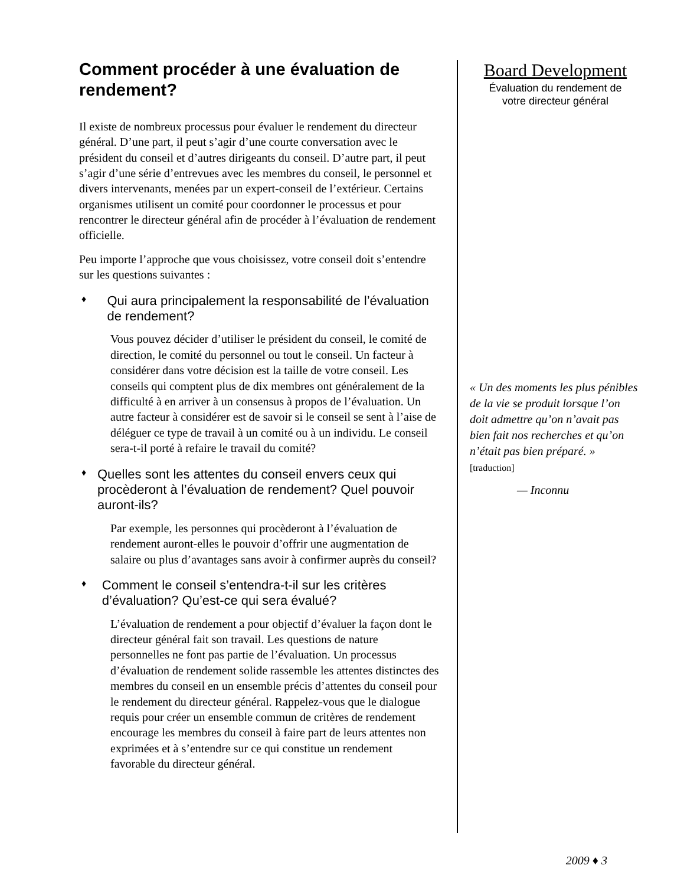Comment procéder à une évaluation de rendement?
Il existe de nombreux processus pour évaluer le rendement du directeur général. D’une part, il peut s’agir d’une courte conversation avec le président du conseil et d’autres dirigeants du conseil. D’autre part, il peut s’agir d’une série d’entrevues avec les membres du conseil, le personnel et divers intervenants, menées par un expert-conseil de l’extérieur. Certains organismes utilisent un comité pour coordonner le processus et pour rencontrer le directeur général afin de procéder à l’évaluation de rendement officielle.
Peu importe l’approche que vous choisissez, votre conseil doit s’entendre sur les questions suivantes :
♦ Qui aura principalement la responsabilité de l’évaluation de rendement?
Vous pouvez décider d’utiliser le président du conseil, le comité de direction, le comité du personnel ou tout le conseil. Un facteur à considérer dans votre décision est la taille de votre conseil. Les conseils qui comptent plus de dix membres ont généralement de la difficulté à en arriver à un consensus à propos de l’évaluation. Un autre facteur à considérer est de savoir si le conseil se sent à l’aise de déléguer ce type de travail à un comité ou à un individu. Le conseil sera-t-il porté à refaire le travail du comité?
♦ Quelles sont les attentes du conseil envers ceux qui procèderont à l’évaluation de rendement? Quel pouvoir auront-ils?
Par exemple, les personnes qui procèderont à l’évaluation de rendement auront-elles le pouvoir d’offrir une augmentation de salaire ou plus d’avantages sans avoir à confirmer auprès du conseil?
♦ Comment le conseil s’entendra-t-il sur les critères d’évaluation? Qu’est-ce qui sera évalué?
L’évaluation de rendement a pour objectif d’évaluer la façon dont le directeur général fait son travail. Les questions de nature personnelles ne font pas partie de l’évaluation. Un processus d’évaluation de rendement solide rassemble les attentes distinctes des membres du conseil en un ensemble précis d’attentes du conseil pour le rendement du directeur général. Rappelez-vous que le dialogue requis pour créer un ensemble commun de critères de rendement encourage les membres du conseil à faire part de leurs attentes non exprimées et à s’entendre sur ce qui constitue un rendement favorable du directeur général.
Board Development
Évaluation du rendement de
votre directeur général
« Un des moments les plus pénibles de la vie se produit lorsque l’on doit admettre qu’on n’avait pas bien fait nos recherches et qu’on n’était pas bien préparé. » [traduction]
— Inconnu
2009 ♦ 3